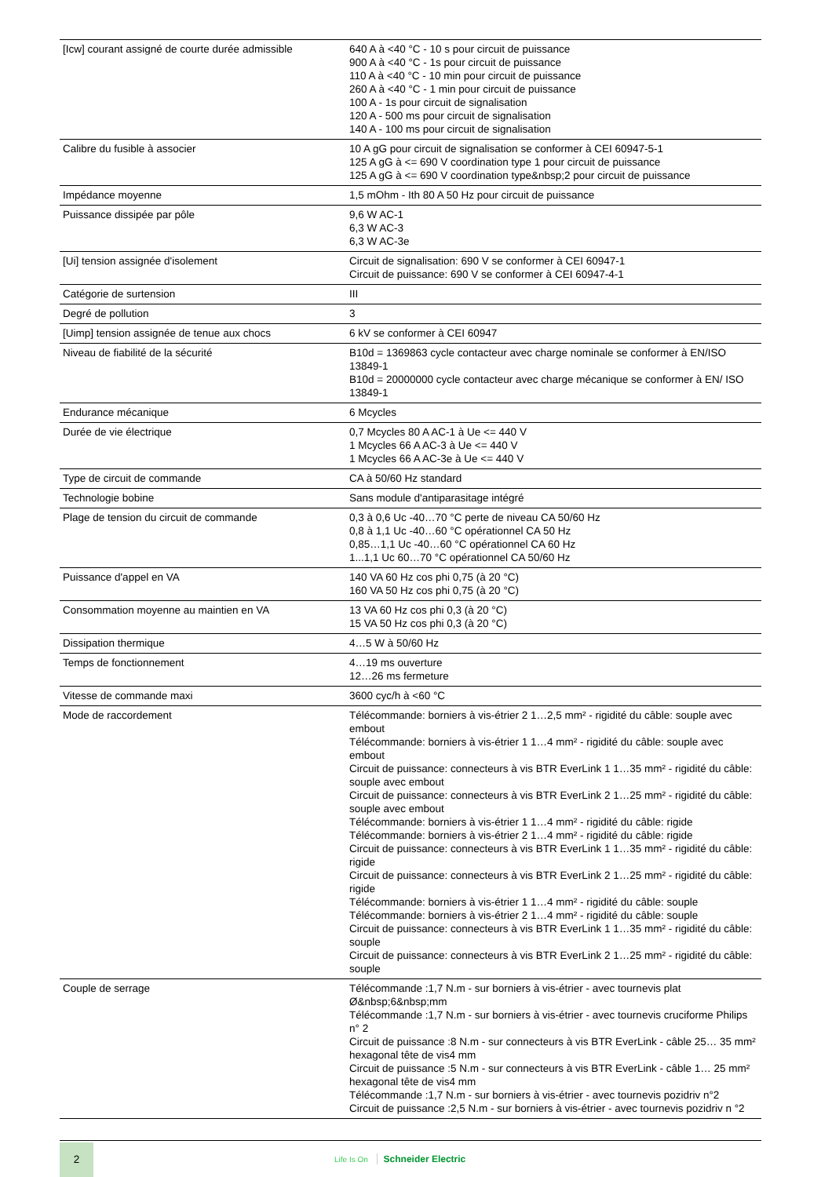| [Icw] courant assigné de courte durée admissible | 640 A à <40 °C - 10 s pour circuit de puissance 900 A à <40 °C - 1s pour circuit de puissance 110 A à <40 °C - 10 min pour circuit de puissance 260 A à <40 °C - 1 min pour circuit de puissance 100 A - 1s pour circuit de signalisation 120 A - 500 ms pour circuit de signalisation 140 A - 100 ms pour circuit de signalisation |
| Calibre du fusible à associer | 10 A gG pour circuit de signalisation se conformer à CEI 60947-5-1 125 A gG à <= 690 V coordination type 1 pour circuit de puissance 125 A gG à <= 690 V coordination type&nbsp;2 pour circuit de puissance |
| Impédance moyenne | 1,5 mOhm - Ith 80 A 50 Hz pour circuit de puissance |
| Puissance dissipée par pôle | 9,6 W AC-1 6,3 W AC-3 6,3 W AC-3e |
| [Ui] tension assignée d'isolement | Circuit de signalisation: 690 V se conformer à CEI 60947-1 Circuit de puissance: 690 V se conformer à CEI 60947-4-1 |
| Catégorie de surtension | III |
| Degré de pollution | 3 |
| [Uimp] tension assignée de tenue aux chocs | 6 kV se conformer à CEI 60947 |
| Niveau de fiabilité de la sécurité | B10d = 1369863 cycle contacteur avec charge nominale se conformer à EN/ISO 13849-1 B10d = 20000000 cycle contacteur avec charge mécanique se conformer à EN/ ISO 13849-1 |
| Endurance mécanique | 6 Mcycles |
| Durée de vie électrique | 0,7 Mcycles 80 A AC-1 à Ue <= 440 V 1 Mcycles 66 A AC-3 à Ue <= 440 V 1 Mcycles 66 A AC-3e à Ue <= 440 V |
| Type de circuit de commande | CA à 50/60 Hz standard |
| Technologie bobine | Sans module d'antiparasitage intégré |
| Plage de tension du circuit de commande | 0,3 à 0,6 Uc -40…70 °C perte de niveau CA 50/60 Hz 0,8 à 1,1 Uc -40…60 °C opérationnel CA 50 Hz 0,85…1,1 Uc -40…60 °C opérationnel CA 60 Hz 1...1,1 Uc 60…70 °C opérationnel CA 50/60 Hz |
| Puissance d'appel en VA | 140 VA 60 Hz cos phi 0,75 (à 20 °C) 160 VA 50 Hz cos phi 0,75 (à 20 °C) |
| Consommation moyenne au maintien en VA | 13 VA 60 Hz cos phi 0,3 (à 20 °C) 15 VA 50 Hz cos phi 0,3 (à 20 °C) |
| Dissipation thermique | 4…5 W à 50/60 Hz |
| Temps de fonctionnement | 4…19 ms ouverture 12…26 ms fermeture |
| Vitesse de commande maxi | 3600 cyc/h à <60 °C |
| Mode de raccordement | Télécommande: borniers à vis-étrier 2 1…2,5 mm² - rigidité du câble: souple avec embout Télécommande: borniers à vis-étrier 1 1…4 mm² - rigidité du câble: souple avec embout Circuit de puissance: connecteurs à vis BTR EverLink 1 1…35 mm² - rigidité du câble: souple avec embout Circuit de puissance: connecteurs à vis BTR EverLink 2 1…25 mm² - rigidité du câble: souple avec embout Télécommande: borniers à vis-étrier 1 1…4 mm² - rigidité du câble: rigide Télécommande: borniers à vis-étrier 2 1…4 mm² - rigidité du câble: rigide Circuit de puissance: connecteurs à vis BTR EverLink 1 1…35 mm² - rigidité du câble: rigide Circuit de puissance: connecteurs à vis BTR EverLink 2 1…25 mm² - rigidité du câble: rigide Télécommande: borniers à vis-étrier 1 1…4 mm² - rigidité du câble: souple Télécommande: borniers à vis-étrier 2 1…4 mm² - rigidité du câble: souple Circuit de puissance: connecteurs à vis BTR EverLink 1 1…35 mm² - rigidité du câble: souple Circuit de puissance: connecteurs à vis BTR EverLink 2 1…25 mm² - rigidité du câble: souple |
| Couple de serrage | Télécommande :1,7 N.m - sur borniers à vis-étrier - avec tournevis plat Ø&nbsp;6&nbsp;mm Télécommande :1,7 N.m - sur borniers à vis-étrier - avec tournevis cruciforme Philips n° 2 Circuit de puissance :8 N.m - sur connecteurs à vis BTR EverLink - câble 25… 35 mm² hexagonal tête de vis4 mm Circuit de puissance :5 N.m - sur connecteurs à vis BTR EverLink - câble 1… 25 mm² hexagonal tête de vis4 mm Télécommande :1,7 N.m - sur borniers à vis-étrier - avec tournevis pozidriv n°2 Circuit de puissance :2,5 N.m - sur borniers à vis-étrier - avec tournevis pozidriv n °2 |
2
Life Is On Schneider Electric